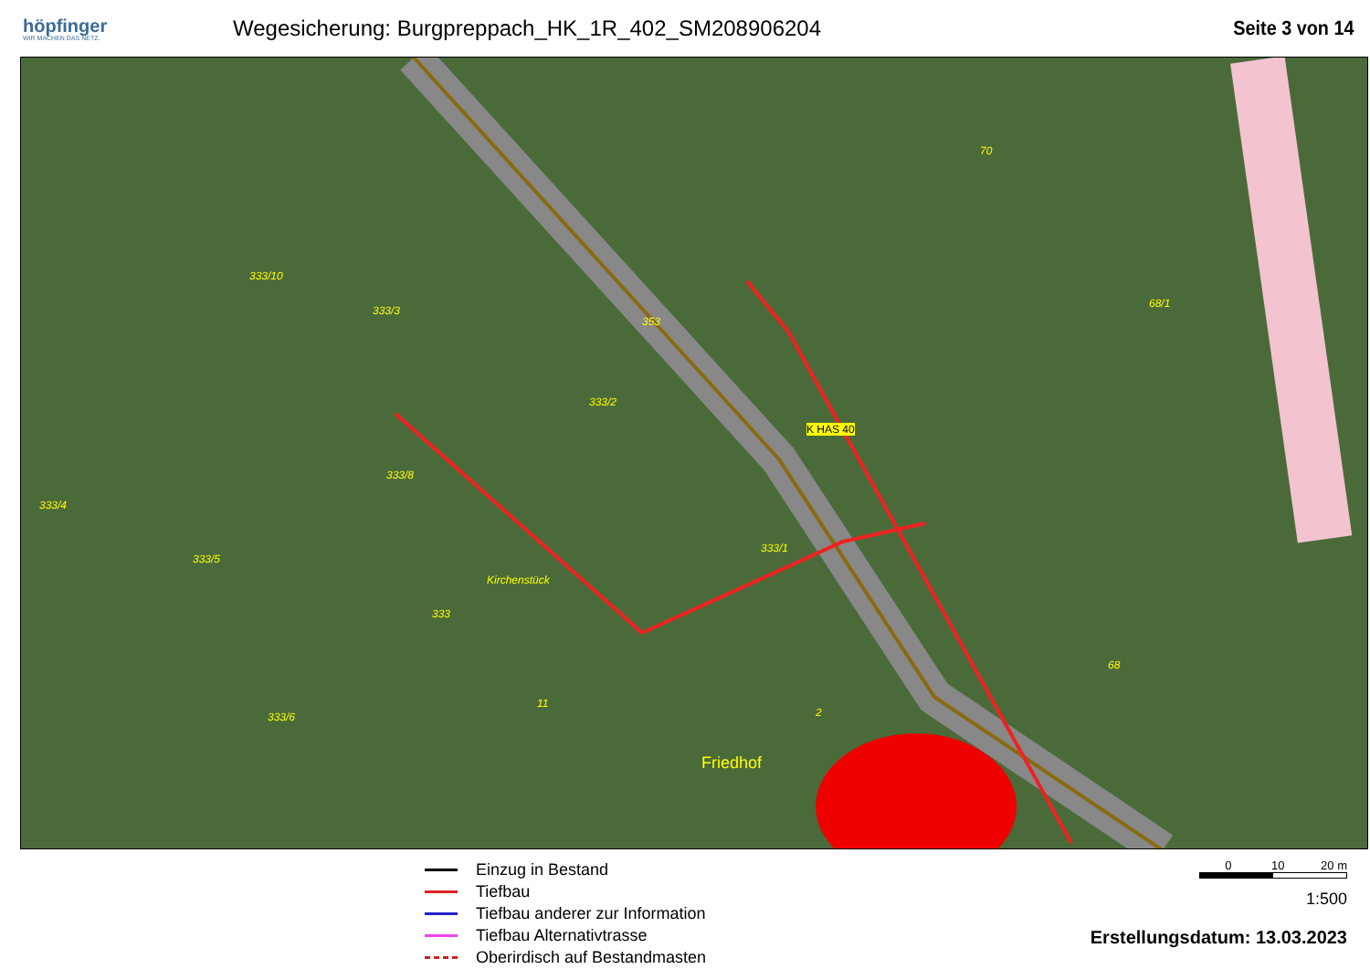höpfinger
WIR MACHEN DAS NETZ.
Wegesicherung: Burgpreppach_HK_1R_402_SM208906204
Seite 3 von 14
70
333/3
353
68/1
333/2
333/4
333/5
333/1
333
333/6
11
2
68
Friedhof
Kirchenstück
K HAS 40
333/10
333/8
Einzug in Bestand
Tiefbau
Tiefbau anderer zur Information
Tiefbau Alternativtrasse
Oberirdisch auf Bestandmasten
0 10 20 m
1:500
Erstellungsdatum: 13.03.2023